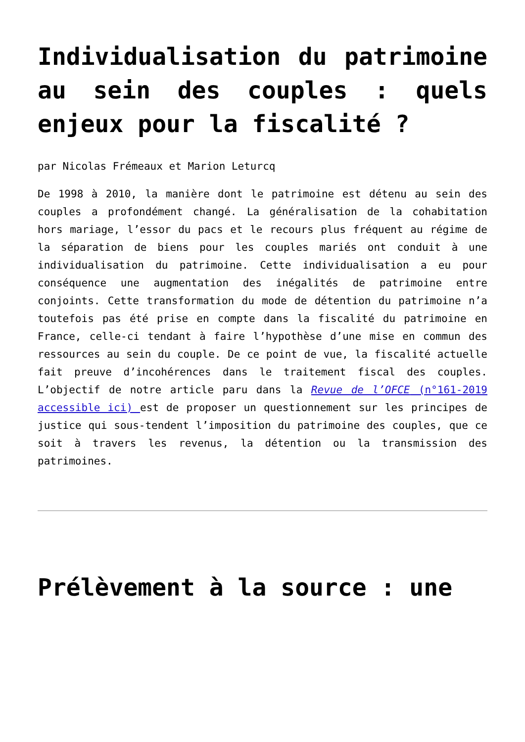Individualisation du patrimoine au sein des couples : quels enjeux pour la fiscalité ?
par Nicolas Frémeaux et Marion Leturcq
De 1998 à 2010, la manière dont le patrimoine est détenu au sein des couples a profondément changé. La généralisation de la cohabitation hors mariage, l’essor du pacs et le recours plus fréquent au régime de la séparation de biens pour les couples mariés ont conduit à une individualisation du patrimoine. Cette individualisation a eu pour conséquence une augmentation des inégalités de patrimoine entre conjoints. Cette transformation du mode de détention du patrimoine n’a toutefois pas été prise en compte dans la fiscalité du patrimoine en France, celle-ci tendant à faire l’hypothèse d’une mise en commun des ressources au sein du couple. De ce point de vue, la fiscalité actuelle fait preuve d’incohérences dans le traitement fiscal des couples. L’objectif de notre article paru dans la Revue de l’OFCE (n°161-2019 accessible ici) est de proposer un questionnement sur les principes de justice qui sous-tendent l’imposition du patrimoine des couples, que ce soit à travers les revenus, la détention ou la transmission des patrimoines.
Prélèvement à la source : une